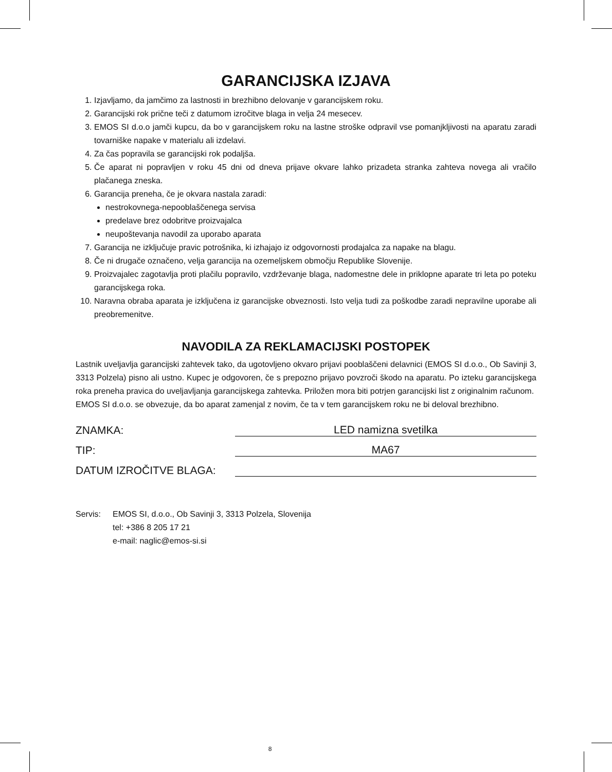GARANCIJSKA IZJAVA
1. Izjavljamo, da jamčimo za lastnosti in brezhibno delovanje v garancijskem roku.
2. Garancijski rok prične teči z datumom izročitve blaga in velja 24 mesecev.
3. EMOS SI d.o.o jamči kupcu, da bo v garancijskem roku na lastne stroške odpravil vse pomanjkljivosti na aparatu zaradi tovarniške napake v materialu ali izdelavi.
4. Za čas popravila se garancijski rok podaljša.
5. Če aparat ni popravljen v roku 45 dni od dneva prijave okvare lahko prizadeta stranka zahteva novega ali vračilo plačanega zneska.
6. Garancija preneha, če je okvara nastala zaradi:
nestrokovnega-nepooblaščenega servisa
predelave brez odobritve proizvajalca
neupoštevanja navodil za uporabo aparata
7. Garancija ne izključuje pravic potrošnika, ki izhajajo iz odgovornosti prodajalca za napake na blagu.
8. Če ni drugače označeno, velja garancija na ozemeljskem območju Republike Slovenije.
9. Proizvajalec zagotavlja proti plačilu popravilo, vzdrževanje blaga, nadomestne dele in priklopne aparate tri leta po poteku garancijskega roka.
10. Naravna obraba aparata je izključena iz garancijske obveznosti. Isto velja tudi za poškodbe zaradi nepravilne uporabe ali preobremenitve.
NAVODILA ZA REKLAMACIJSKI POSTOPEK
Lastnik uveljavlja garancijski zahtevek tako, da ugotovljeno okvaro prijavi pooblaščeni delavnici (EMOS SI d.o.o., Ob Savinji 3, 3313 Polzela) pisno ali ustno. Kupec je odgovoren, če s prepozno prijavo povzroči škodo na aparatu. Po izteku garancijskega roka preneha pravica do uveljavljanja garancijskega zahtevka. Priložen mora biti potrjen garancijski list z originalnim računom.
EMOS SI d.o.o. se obvezuje, da bo aparat zamenjal z novim, če ta v tem garancijskem roku ne bi deloval brezhibno.
ZNAMKA: LED namizna svetilka
TIP: MA67
DATUM IZROČITVE BLAGA:
Servis: EMOS SI, d.o.o., Ob Savinji 3, 3313 Polzela, Slovenija
tel: +386 8 205 17 21
e-mail: naglic@emos-si.si
8